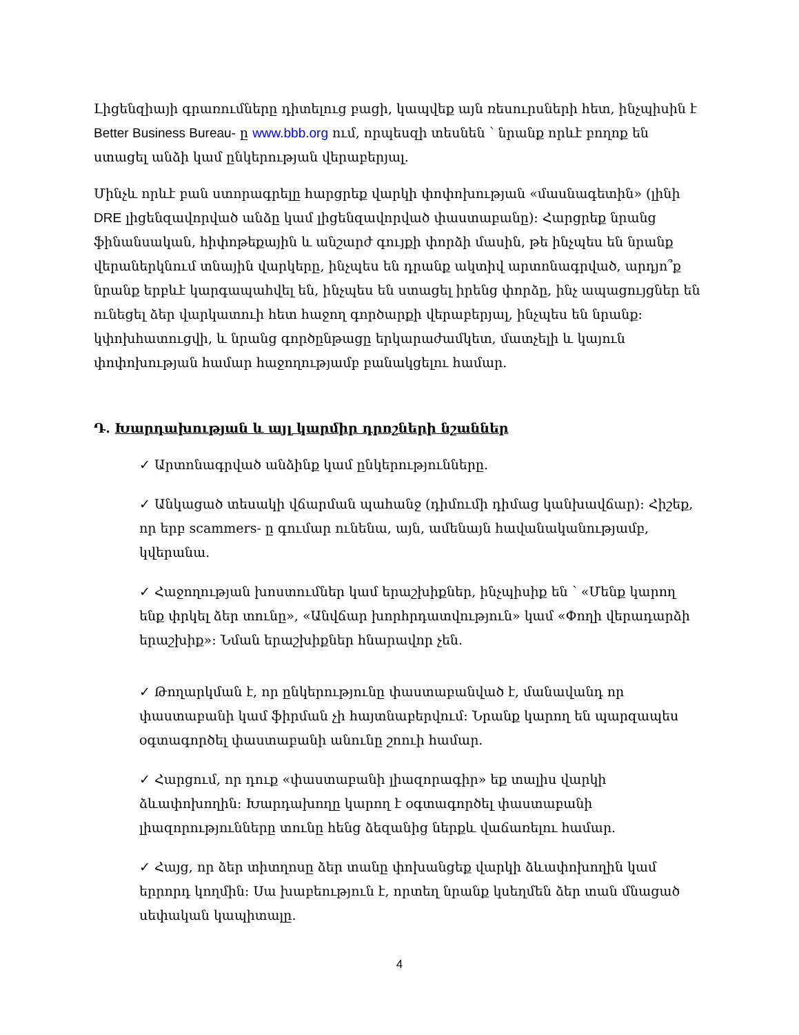Լիցենզիայի գրառումները դիտելուց բացի, կապվեք այն ռեսուրսների հետ, ինչպիսին է Better Business Bureau- ը www.bbb.org ում, որպեսզի տեսնեն ՝ նրանք որևէ բողոք են ստացել անձի կամ ընկերության վերաբերյալ.
Մինչև որևէ բան ստորագրելը հարցրեք վարկի փոփոխության «մասնագետին» (լինի DRE լիցենզավորված անձը կամ լիցենզավորված փաստաբանը): Հարցրեք նրանց ֆինանսական, հիփոթեքային և անշարժ գույքի փորձի մասին, թե ինչպես են նրանք վերաներկնում տնային վարկերը, ինչպես են դրանք ակտիվ արտոնագրված, արդյո՞ք նրանք երբևէ կարգապահվել են, ինչպես են ստացել իրենց փորձը, ինչ ապացույցներ են ունեցել ձեր վարկատուի հետ հաջող գործարքի վերաբերյալ, ինչպես են նրանք: կփոխհատուցվի, և նրանց գործընթացը երկարաժամկետ, մատչելի և կայուն փոփոխության համար հաջողությամբ բանակցելու համար.
Դ. Խարդախության և այլ կարմիր դրոշների նշաններ
✓ Արտոնագրված անձինք կամ ընկերությունները.
✓ Անկացած տեսակի վճարման պահանջ (դիմումի դիմաց կանխավճար): Հիշեք, որ երբ scammers- ը գումար ունենա, այն, ամենայն հավանականությամբ, կվերանա.
✓ Հաջողության խոստումներ կամ երաշխիքներ, ինչպիսիք են ՝ «Մենք կարող ենք փրկել ձեր տունը», «Անվճար խորհրդատվություն» կամ «Փողի վերադարձի երաշխիք»: Նման երաշխիքներ հնարավոր չեն.
✓ Թողարկման է, որ ընկերությունը փաստաբանված է, մանավանդ որ փաստաբանի կամ ֆիրման չի հայտնաբերվում: Նրանք կարող են պարզապես օգտագործել փաստաբանի անունը շոուի համար.
✓ Հարցում, որ դուք «փաստաբանի լիազորագիր» եք տալիս վարկի ձևափոխողին: Խարդախողը կարող է օգտագործել փաստաբանի լիազորությունները տունը հենց ձեզանից ներքև վաճառելու համար.
✓ Հայց, որ ձեր տիտղոսը ձեր տանը փոխանցեք վարկի ձևափոխողին կամ երրորդ կողմին: Սա խաբեություն է, որտեղ նրանք կսեղմեն ձեր տան մնացած սեփական կապիտալը.
4